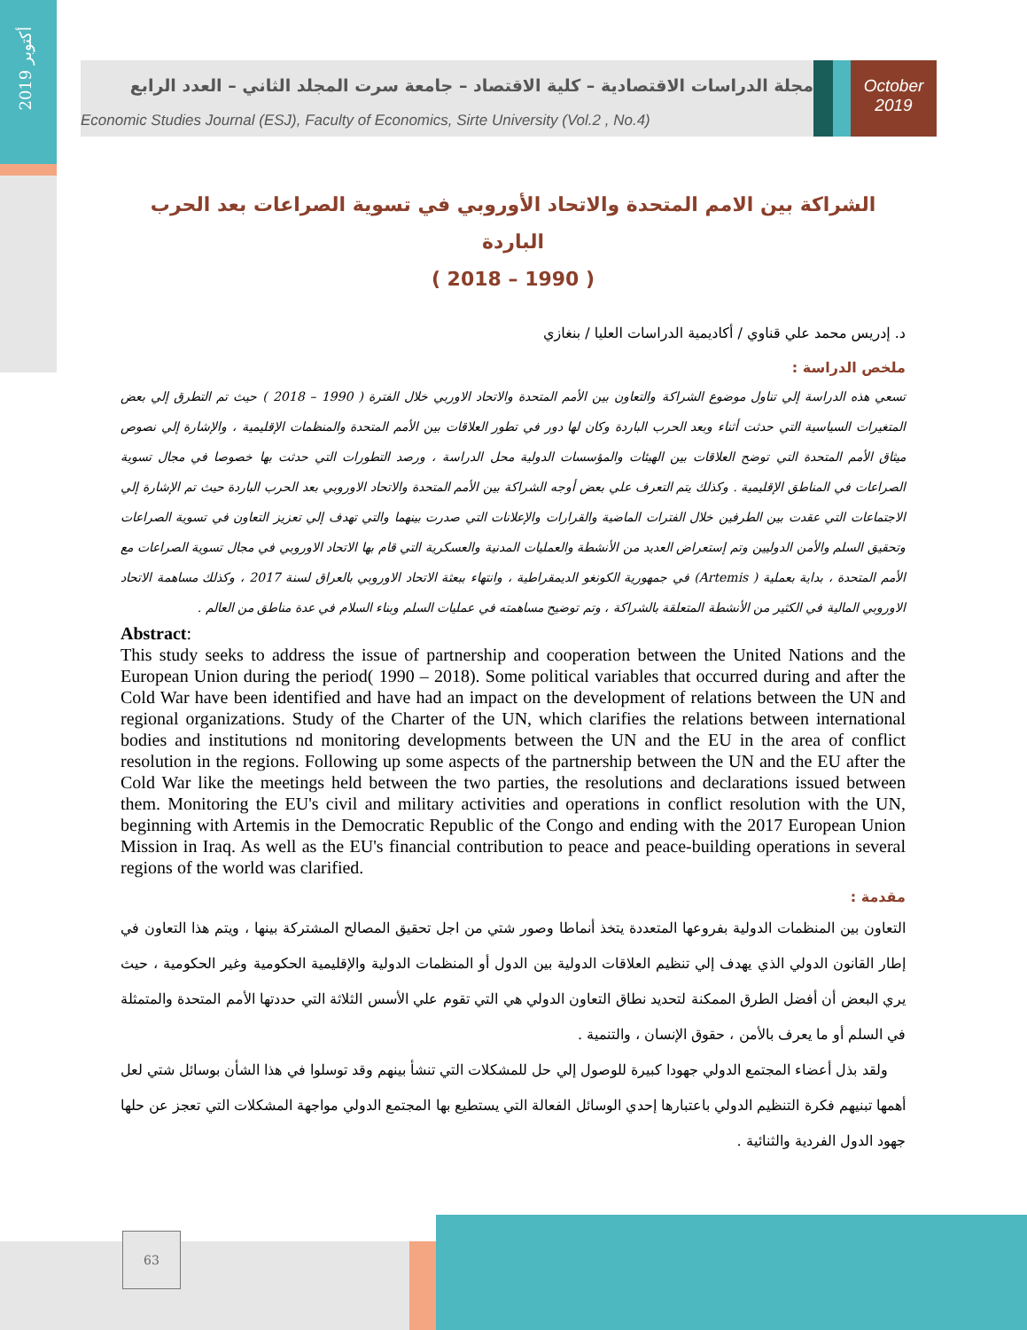أكتوبر 2019
مجلة الدراسات الاقتصادية – كلية الاقتصاد – جامعة سرت المجلد الثاني – العدد الرابع
Economic Studies Journal (ESJ), Faculty of Economics, Sirte University (Vol.2 , No.4)
October
2019
الشراكة بين الامم المتحدة والاتحاد الأوروبي في تسوية الصراعات بعد الحرب الباردة
( 1990 – 2018 )
د. إدريس محمد علي قناوي / أكاديمية الدراسات العليا / بنغازي
ملخص الدراسة :
تسعي هذه الدراسة إلي تناول موضوع الشراكة والتعاون بين الأمم المتحدة والاتحاد الاوربي خلال الفترة ( 1990 – 2018 ) حيث تم التطرق إلي بعض المتغيرات السياسية التي حدثت أثناء وبعد الحرب الباردة وكان لها دور في تطور العلاقات بين الأمم المتحدة والمنظمات الإقليمية ، والإشارة إلي نصوص ميثاق الأمم المتحدة التي توضح العلاقات بين الهيئات والمؤسسات الدولية محل الدراسة ، ورصد التطورات التي حدثت بها خصوصا في مجال تسوية الصراعات في المناطق الإقليمية . وكذلك يتم التعرف علي بعض أوجه الشراكة بين الأمم المتحدة والاتحاد الاوروبي بعد الحرب الباردة حيث تم الإشارة إلي الاجتماعات التي عقدت بين الطرفين خلال الفترات الماضية والقرارات والإعلانات التي صدرت بينهما والتي تهدف إلي تعزيز التعاون في تسوية الصراعات وتحقيق السلم والأمن الدوليين وتم إستعراض العديد من الأنشطة والعمليات المدنية والعسكرية التي قام بها الاتحاد الاوروبي في مجال تسوية الصراعات مع الأمم المتحدة ، بداية بعملية ( Artemis) في جمهورية الكونغو الديمقراطية ، وانتهاء ببعثة الاتحاد الاوروبي بالعراق لسنة 2017 ، وكذلك مساهمة الاتحاد الاوروبي المالية في الكثير من الأنشطة المتعلقة بالشراكة ، وتم توضيح مساهمته في عمليات السلم وبناء السلام في عدة مناطق من العالم .
Abstract:
This study seeks to address the issue of partnership and cooperation between the United Nations and the European Union during the period( 1990 – 2018). Some political variables that occurred during and after the Cold War have been identified and have had an impact on the development of relations between the UN and regional organizations. Study of the Charter of the UN, which clarifies the relations between international bodies and institutions nd monitoring developments between the UN and the EU in the area of conflict resolution in the regions. Following up some aspects of the partnership between the UN and the EU after the Cold War like the meetings held between the two parties, the resolutions and declarations issued between them. Monitoring the EU's civil and military activities and operations in conflict resolution with the UN, beginning with Artemis in the Democratic Republic of the Congo and ending with the 2017 European Union Mission in Iraq. As well as the EU's financial contribution to peace and peace-building operations in several regions of the world was clarified.
مقدمة :
التعاون بين المنظمات الدولية بفروعها المتعددة يتخذ أنماطا وصور شتي من اجل تحقيق المصالح المشتركة بينها ، ويتم هذا التعاون في إطار القانون الدولي الذي يهدف إلي تنظيم العلاقات الدولية بين الدول أو المنظمات الدولية والإقليمية الحكومية وغير الحكومية ، حيث يري البعض أن أفضل الطرق الممكنة لتحديد نطاق التعاون الدولي هي التي تقوم علي الأسس الثلاثة التي حددتها الأمم المتحدة والمتمثلة في السلم أو ما يعرف بالأمن ، حقوق الإنسان ، والتنمية .
ولقد بذل أعضاء المجتمع الدولي جهودا كبيرة للوصول إلي حل للمشكلات التي تنشأ بينهم وقد توسلوا في هذا الشأن بوسائل شتي لعل أهمها تبنيهم فكرة التنظيم الدولي باعتبارها إحدي الوسائل الفعالة التي يستطيع بها المجتمع الدولي مواجهة المشكلات التي تعجز عن حلها جهود الدول الفردية والثنائية .
63